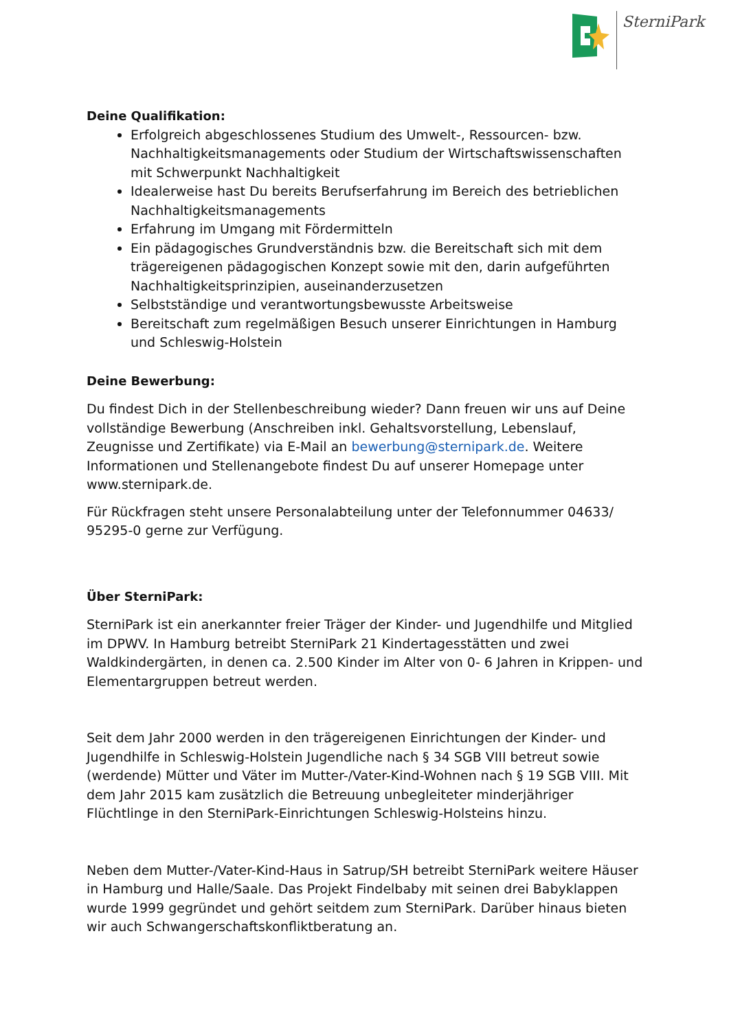SterniPark
Deine Qualifikation:
Erfolgreich abgeschlossenes Studium des Umwelt-, Ressourcen- bzw. Nachhaltigkeitsmanagements oder Studium der Wirtschaftswissenschaften mit Schwerpunkt Nachhaltigkeit
Idealerweise hast Du bereits Berufserfahrung im Bereich des betrieblichen Nachhaltigkeitsmanagements
Erfahrung im Umgang mit Fördermitteln
Ein pädagogisches Grundverständnis bzw. die Bereitschaft sich mit dem trägereigenen pädagogischen Konzept sowie mit den, darin aufgeführten Nachhaltigkeitsprinzipien, auseinanderzusetzen
Selbstständige und verantwortungsbewusste Arbeitsweise
Bereitschaft zum regelmäßigen Besuch unserer Einrichtungen in Hamburg und Schleswig-Holstein
Deine Bewerbung:
Du findest Dich in der Stellenbeschreibung wieder? Dann freuen wir uns auf Deine vollständige Bewerbung (Anschreiben inkl. Gehaltsvorstellung, Lebenslauf, Zeugnisse und Zertifikate) via E-Mail an bewerbung@sternipark.de. Weitere Informationen und Stellenangebote findest Du auf unserer Homepage unter www.sternipark.de.
Für Rückfragen steht unsere Personalabteilung unter der Telefonnummer 04633/ 95295-0 gerne zur Verfügung.
Über SterniPark:
SterniPark ist ein anerkannter freier Träger der Kinder- und Jugendhilfe und Mitglied im DPWV. In Hamburg betreibt SterniPark 21 Kindertagesstätten und zwei Waldkindergärten, in denen ca. 2.500 Kinder im Alter von 0- 6 Jahren in Krippen- und Elementargruppen betreut werden.
Seit dem Jahr 2000 werden in den trägereigenen Einrichtungen der Kinder- und Jugendhilfe in Schleswig-Holstein Jugendliche nach § 34 SGB VIII betreut sowie (werdende) Mütter und Väter im Mutter-/Vater-Kind-Wohnen nach § 19 SGB VIII. Mit dem Jahr 2015 kam zusätzlich die Betreuung unbegleiteter minderjähriger Flüchtlinge in den SterniPark-Einrichtungen Schleswig-Holsteins hinzu.
Neben dem Mutter-/Vater-Kind-Haus in Satrup/SH betreibt SterniPark weitere Häuser in Hamburg und Halle/Saale. Das Projekt Findelbaby mit seinen drei Babyklappen wurde 1999 gegründet und gehört seitdem zum SterniPark. Darüber hinaus bieten wir auch Schwangerschaftskonfliktberatung an.